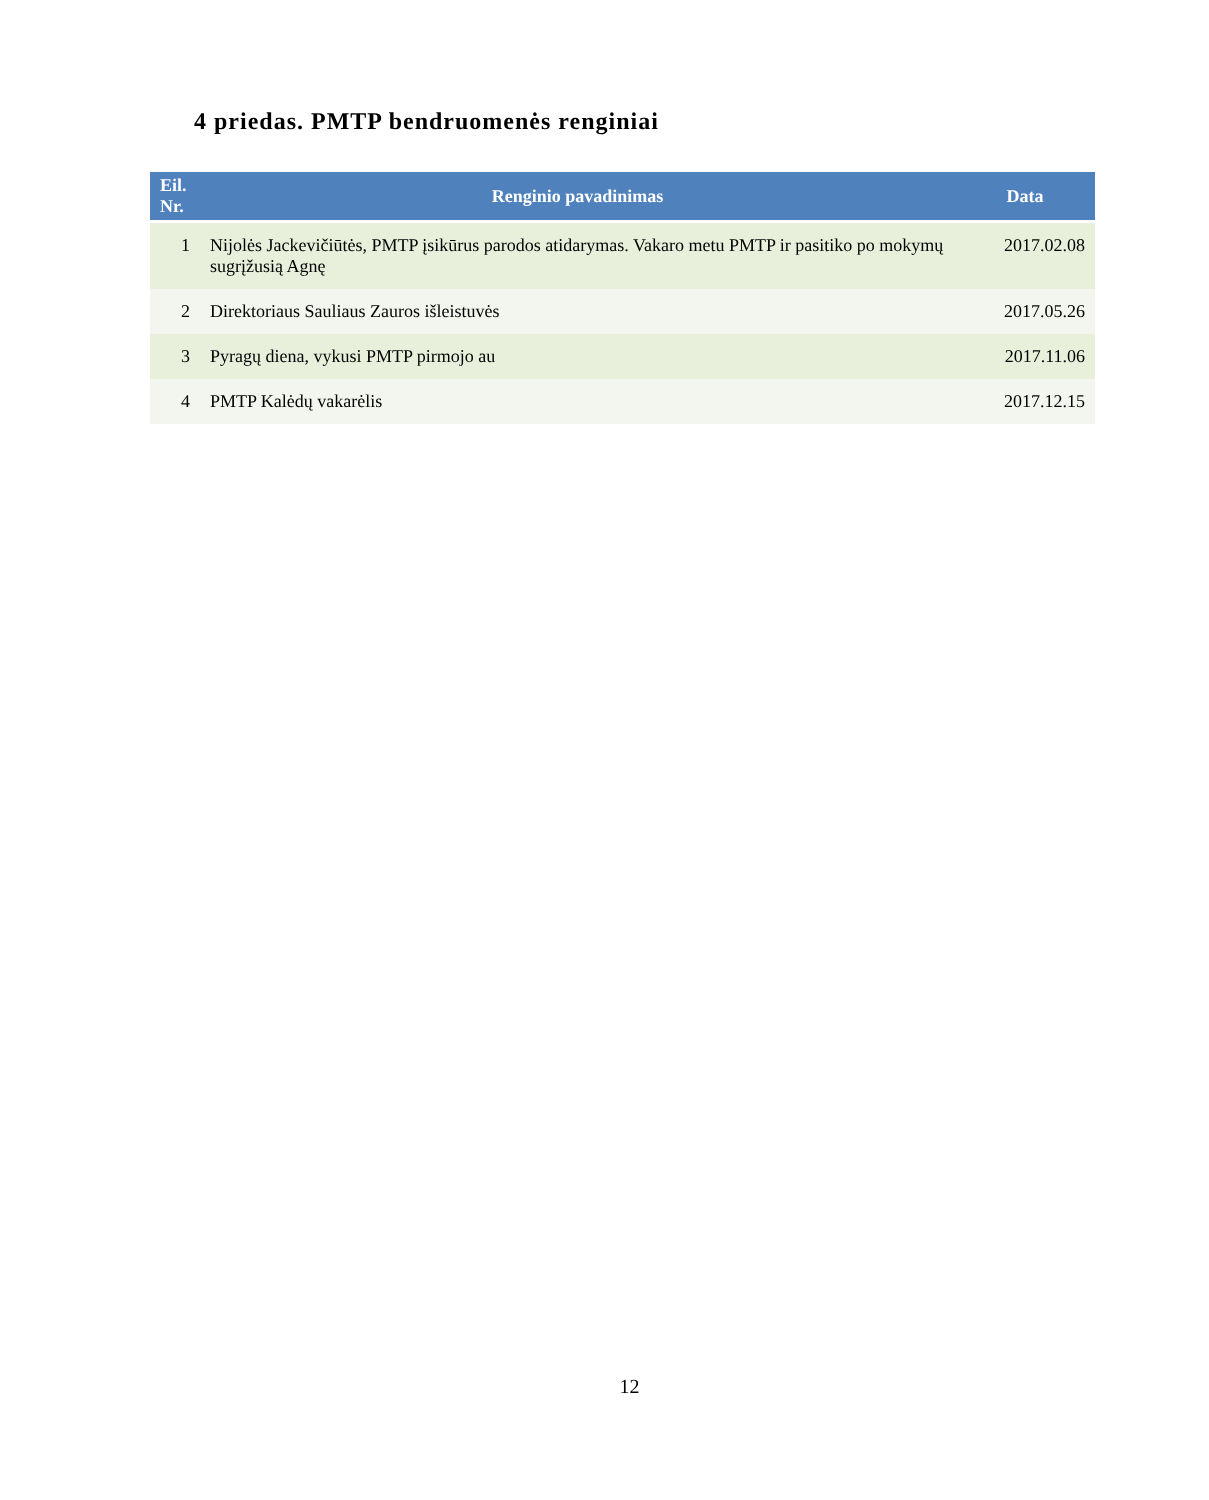4 priedas. PMTP bendruomenės renginiai
| Eil. Nr. | Renginio pavadinimas | Data |
| --- | --- | --- |
| 1 | Nijolės Jackevičiūtės, PMTP įsikūrus parodos atidarymas. Vakaro metu PMTP ir pasitiko po mokymų sugrįžusią Agnę | 2017.02.08 |
| 2 | Direktoriaus Sauliaus Zauros išleistuvės | 2017.05.26 |
| 3 | Pyragų diena, vykusi PMTP pirmojo au | 2017.11.06 |
| 4 | PMTP Kalėdų vakarėlis | 2017.12.15 |
12